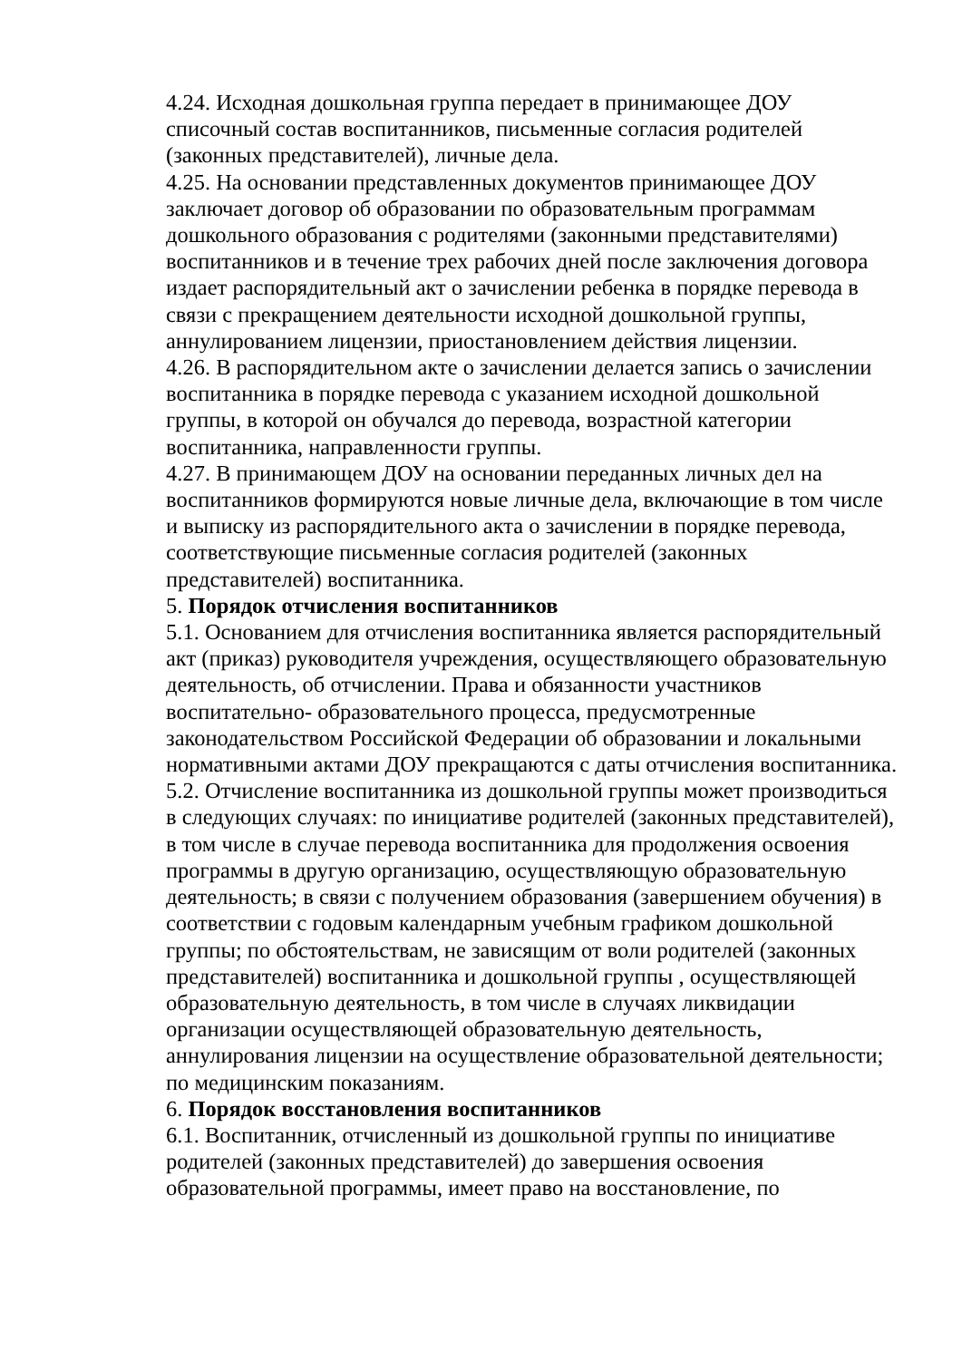4.24. Исходная дошкольная группа передает в принимающее ДОУ списочный состав воспитанников, письменные согласия родителей (законных представителей), личные дела.
4.25. На основании представленных документов принимающее ДОУ заключает договор об образовании по образовательным программам дошкольного образования с родителями (законными представителями) воспитанников и в течение трех рабочих дней после заключения договора издает распорядительный акт о зачислении ребенка в порядке перевода в связи с прекращением деятельности исходной дошкольной группы, аннулированием лицензии, приостановлением действия лицензии.
4.26. В распорядительном акте о зачислении делается запись о зачислении воспитанника в порядке перевода с указанием исходной дошкольной группы, в которой он обучался до перевода, возрастной категории воспитанника, направленности группы.
4.27. В принимающем ДОУ на основании переданных личных дел на воспитанников формируются новые личные дела, включающие в том числе и выписку из распорядительного акта о зачислении в порядке перевода, соответствующие письменные согласия родителей (законных представителей) воспитанника.
5. Порядок отчисления воспитанников
5.1. Основанием для отчисления воспитанника является распорядительный акт (приказ) руководителя учреждения, осуществляющего образовательную деятельность, об отчислении. Права и обязанности участников воспитательно- образовательного процесса, предусмотренные законодательством Российской Федерации об образовании и локальными нормативными актами ДОУ прекращаются с даты отчисления воспитанника.
5.2. Отчисление воспитанника из дошкольной группы может производиться в следующих случаях: по инициативе родителей (законных представителей), в том числе в случае перевода воспитанника для продолжения освоения программы в другую организацию, осуществляющую образовательную деятельность; в связи с получением образования (завершением обучения) в соответствии с годовым календарным учебным графиком дошкольной группы; по обстоятельствам, не зависящим от воли родителей (законных представителей) воспитанника и дошкольной группы , осуществляющей образовательную деятельность, в том числе в случаях ликвидации организации осуществляющей образовательную деятельность, аннулирования лицензии на осуществление образовательной деятельности; по медицинским показаниям.
6. Порядок восстановления воспитанников
6.1. Воспитанник, отчисленный из дошкольной группы по инициативе родителей (законных представителей) до завершения освоения образовательной программы, имеет право на восстановление, по